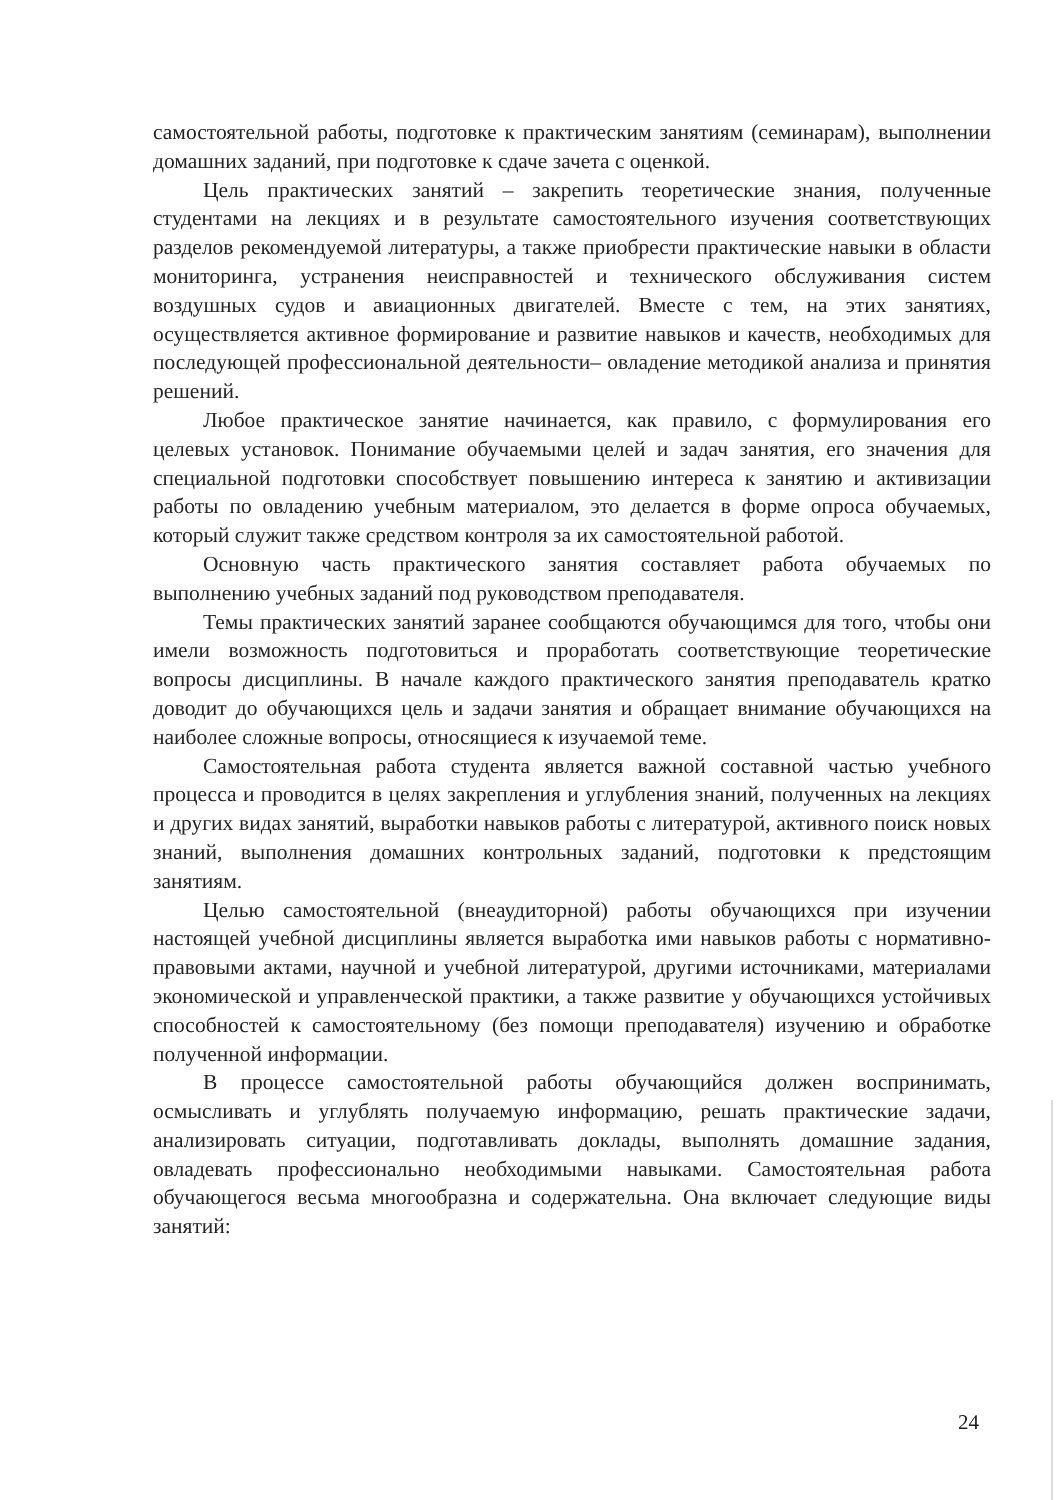самостоятельной работы, подготовке к практическим занятиям (семинарам), выполнении домашних заданий, при подготовке к сдаче зачета с оценкой.
Цель практических занятий – закрепить теоретические знания, полученные студентами на лекциях и в результате самостоятельного изучения соответствующих разделов рекомендуемой литературы, а также приобрести практические навыки в области мониторинга, устранения неисправностей и технического обслуживания систем воздушных судов и авиационных двигателей. Вместе с тем, на этих занятиях, осуществляется активное формирование и развитие навыков и качеств, необходимых для последующей профессиональной деятельности– овладение методикой анализа и принятия решений.
Любое практическое занятие начинается, как правило, с формулирования его целевых установок. Понимание обучаемыми целей и задач занятия, его значения для специальной подготовки способствует повышению интереса к занятию и активизации работы по овладению учебным материалом, это делается в форме опроса обучаемых, который служит также средством контроля за их самостоятельной работой.
Основную часть практического занятия составляет работа обучаемых по выполнению учебных заданий под руководством преподавателя.
Темы практических занятий заранее сообщаются обучающимся для того, чтобы они имели возможность подготовиться и проработать соответствующие теоретические вопросы дисциплины. В начале каждого практического занятия преподаватель кратко доводит до обучающихся цель и задачи занятия и обращает внимание обучающихся на наиболее сложные вопросы, относящиеся к изучаемой теме.
Самостоятельная работа студента является важной составной частью учебного процесса и проводится в целях закрепления и углубления знаний, полученных на лекциях и других видах занятий, выработки навыков работы с литературой, активного поиск новых знаний, выполнения домашних контрольных заданий, подготовки к предстоящим занятиям.
Целью самостоятельной (внеаудиторной) работы обучающихся при изучении настоящей учебной дисциплины является выработка ими навыков работы с нормативно-правовыми актами, научной и учебной литературой, другими источниками, материалами экономической и управленческой практики, а также развитие у обучающихся устойчивых способностей к самостоятельному (без помощи преподавателя) изучению и обработке полученной информации.
В процессе самостоятельной работы обучающийся должен воспринимать, осмысливать и углублять получаемую информацию, решать практические задачи, анализировать ситуации, подготавливать доклады, выполнять домашние задания, овладевать профессионально необходимыми навыками. Самостоятельная работа обучающегося весьма многообразна и содержательна. Она включает следующие виды занятий:
24